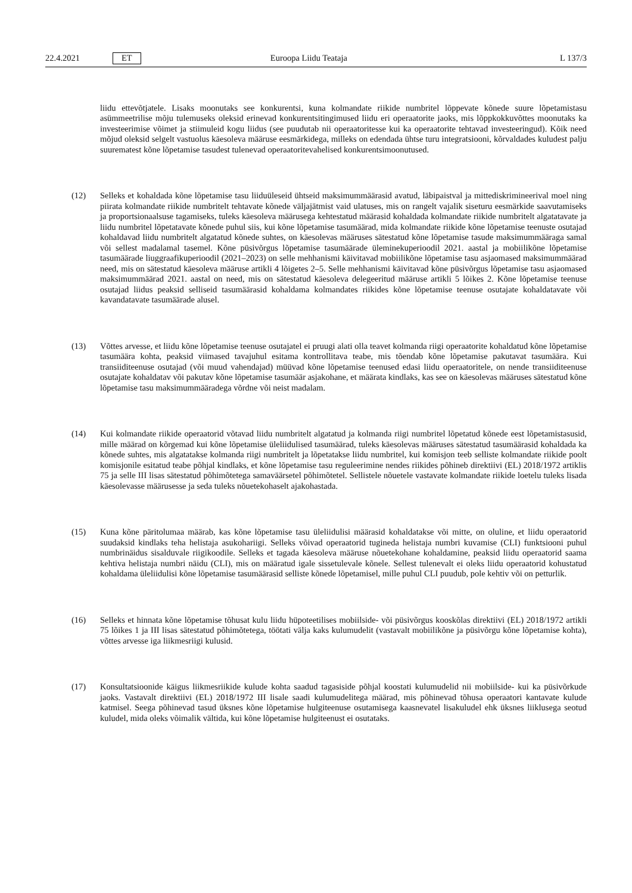22.4.2021 ET Euroopa Liidu Teataja L 137/3
liidu ettevõtjatele. Lisaks moonutaks see konkurentsi, kuna kolmandate riikide numbritel lõppevate kõnede suure lõpetamistasu asümmeetrilise mõju tulemuseks oleksid erinevad konkurentsitingimused liidu eri operaatorite jaoks, mis lõppkokkuvõttes moonutaks ka investeerimise võimet ja stiimuleid kogu liidus (see puudutab nii operaatoritesse kui ka operaatorite tehtavad investeeringud). Kõik need mõjud oleksid selgelt vastuolus käesoleva määruse eesmärkidega, milleks on edendada ühtse turu integratsiooni, kõrvaldades kuludest palju suurematest kõne lõpetamise tasudest tulenevad operaatoritevahelised konkurentsimoonutused.
(12) Selleks et kohaldada kõne lõpetamise tasu liiduüleseid ühtseid maksimummäärasid avatud, läbipaistval ja mittediskrimineerival moel ning piirata kolmandate riikide numbritelt tehtavate kõnede väljajätmist vaid ulatuses, mis on rangelt vajalik siseturu eesmärkide saavutamiseks ja proportsionaalsuse tagamiseks, tuleks käesoleva määrusega kehtestatud määrasid kohaldada kolmandate riikide numbritelt algatatavate ja liidu numbritel lõpetatavate kõnede puhul siis, kui kõne lõpetamise tasumäärad, mida kolmandate riikide kõne lõpetamise teenuste osutajad kohaldavad liidu numbritelt algatatud kõnede suhtes, on käesolevas määruses sätestatud kõne lõpetamise tasude maksimummääraga samal või sellest madalamal tasemel. Kõne püsivõrgus lõpetamise tasumäärade üleminekuperioodil 2021. aastal ja mobiilikõne lõpetamise tasumäärade liuggraafikuperioodil (2021–2023) on selle mehhanismi käivitavad mobiilikõne lõpetamise tasu asjaomased maksimummäärad need, mis on sätestatud käesoleva määruse artikli 4 lõigetes 2–5. Selle mehhanismi käivitavad kõne püsivõrgus lõpetamise tasu asjaomased maksimummäärad 2021. aastal on need, mis on sätestatud käesoleva delegeeritud määruse artikli 5 lõikes 2. Kõne lõpetamise teenuse osutajad liidus peaksid selliseid tasumäärasid kohaldama kolmandates riikides kõne lõpetamise teenuse osutajate kohaldatavate või kavandatavate tasumäärade alusel.
(13) Võttes arvesse, et liidu kõne lõpetamise teenuse osutajatel ei pruugi alati olla teavet kolmanda riigi operaatorite kohaldatud kõne lõpetamise tasumäära kohta, peaksid viimased tavajuhul esitama kontrollitava teabe, mis tõendab kõne lõpetamise pakutavat tasumäära. Kui transiiditeenuse osutajad (või muud vahendajad) müüvad kõne lõpetamise teenused edasi liidu operaatoritele, on nende transiiditeenuse osutajate kohaldatav või pakutav kõne lõpetamise tasumäär asjakohane, et määrata kindlaks, kas see on käesolevas määruses sätestatud kõne lõpetamise tasu maksimummääradega võrdne või neist madalam.
(14) Kui kolmandate riikide operaatorid võtavad liidu numbritelt algatatud ja kolmanda riigi numbritel lõpetatud kõnede eest lõpetamistasusid, mille määrad on kõrgemad kui kõne lõpetamise üleliidulised tasumäärad, tuleks käesolevas määruses sätestatud tasumäärasid kohaldada ka kõnede suhtes, mis algatatakse kolmanda riigi numbritelt ja lõpetatakse liidu numbritel, kui komisjon teeb selliste kolmandate riikide poolt komisjonile esitatud teabe põhjal kindlaks, et kõne lõpetamise tasu reguleerimine nendes riikides põhineb direktiivi (EL) 2018/1972 artiklis 75 ja selle III lisas sätestatud põhimõtetega samaväärsetel põhimõtetel. Sellistele nõuetele vastavate kolmandate riikide loetelu tuleks lisada käesolevasse määrusesse ja seda tuleks nõuetekohaselt ajakohastada.
(15) Kuna kõne päritolumaa määrab, kas kõne lõpetamise tasu üleliidulisi määrasid kohaldatakse või mitte, on oluline, et liidu operaatorid suudaksid kindlaks teha helistaja asukohariigi. Selleks võivad operaatorid tugineda helistaja numbri kuvamise (CLI) funktsiooni puhul numbrinäidus sisalduvale riigikoodile. Selleks et tagada käesoleva määruse nõuetekohane kohaldamine, peaksid liidu operaatorid saama kehtiva helistaja numbri näidu (CLI), mis on määratud igale sissetulevale kõnele. Sellest tulenevalt ei oleks liidu operaatorid kohustatud kohaldama üleliidulisi kõne lõpetamise tasumäärasid selliste kõnede lõpetamisel, mille puhul CLI puudub, pole kehtiv või on petturlik.
(16) Selleks et hinnata kõne lõpetamise tõhusat kulu liidu hüpoteetilises mobiilside- või püsivõrgus kooskõlas direktiivi (EL) 2018/1972 artikli 75 lõikes 1 ja III lisas sätestatud põhimõtetega, töötati välja kaks kulumudelit (vastavalt mobiilikõne ja püsivõrgu kõne lõpetamise kohta), võttes arvesse iga liikmesriigi kulusid.
(17) Konsultatsioonide käigus liikmesriikide kulude kohta saadud tagasiside põhjal koostati kulumudelid nii mobiilside- kui ka püsivõrkude jaoks. Vastavalt direktiivi (EL) 2018/1972 III lisale saadi kulumudelitega määrad, mis põhinevad tõhusa operaatori kantavate kulude katmisel. Seega põhinevad tasud üksnes kõne lõpetamise hulgiteenuse osutamisega kaasnevatel lisakuludel ehk üksnes liiklusega seotud kuludel, mida oleks võimalik vältida, kui kõne lõpetamise hulgiteenust ei osutataks.